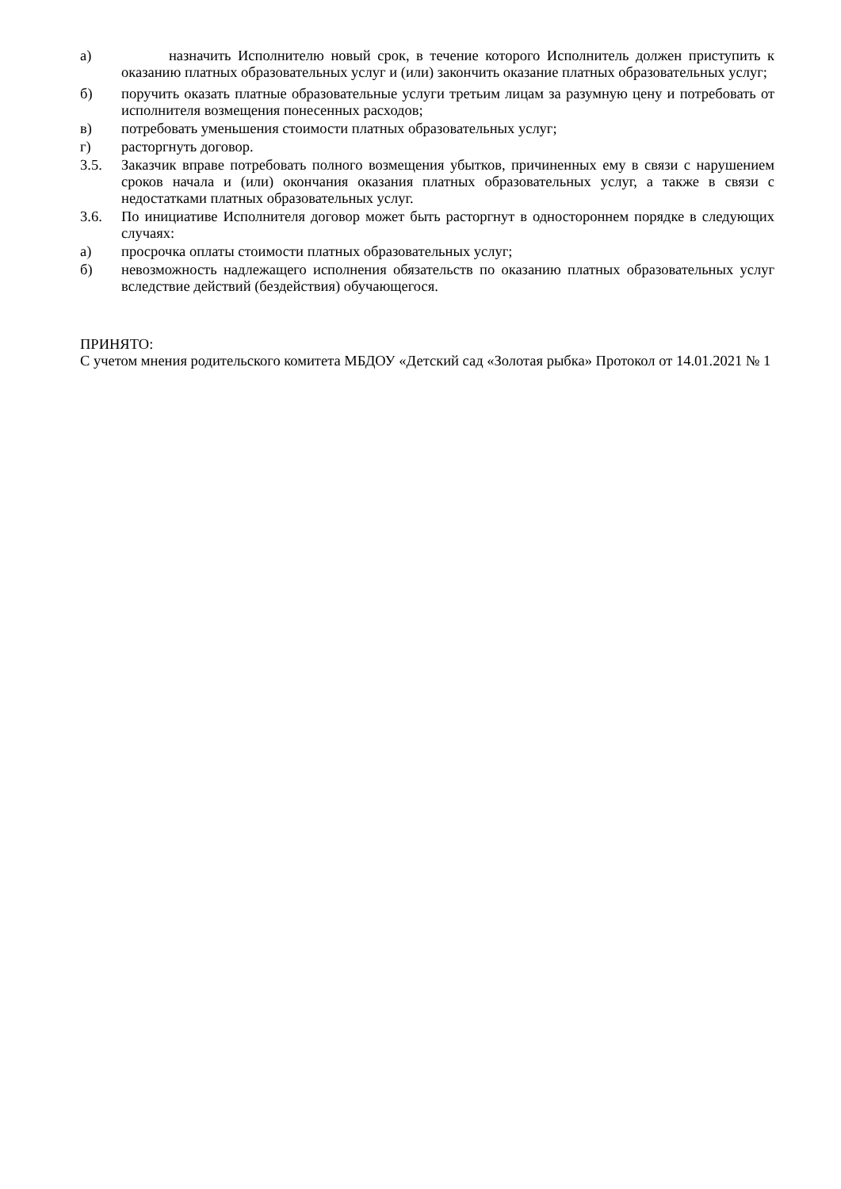а) назначить Исполнителю новый срок, в течение которого Исполнитель должен приступить к оказанию платных образовательных услуг и (или) закончить оказание платных образовательных услуг;
б) поручить оказать платные образовательные услуги третьим лицам за разумную цену и потребовать от исполнителя возмещения понесенных расходов;
в) потребовать уменьшения стоимости платных образовательных услуг;
г) расторгнуть договор.
3.5. Заказчик вправе потребовать полного возмещения убытков, причиненных ему в связи с нарушением сроков начала и (или) окончания оказания платных образовательных услуг, а также в связи с недостатками платных образовательных услуг.
3.6. По инициативе Исполнителя договор может быть расторгнут в одностороннем порядке в следующих случаях:
а) просрочка оплаты стоимости платных образовательных услуг;
б) невозможность надлежащего исполнения обязательств по оказанию платных образовательных услуг вследствие действий (бездействия) обучающегося.
ПРИНЯТО:
С учетом мнения родительского комитета МБДОУ «Детский сад «Золотая рыбка» Протокол от 14.01.2021 № 1